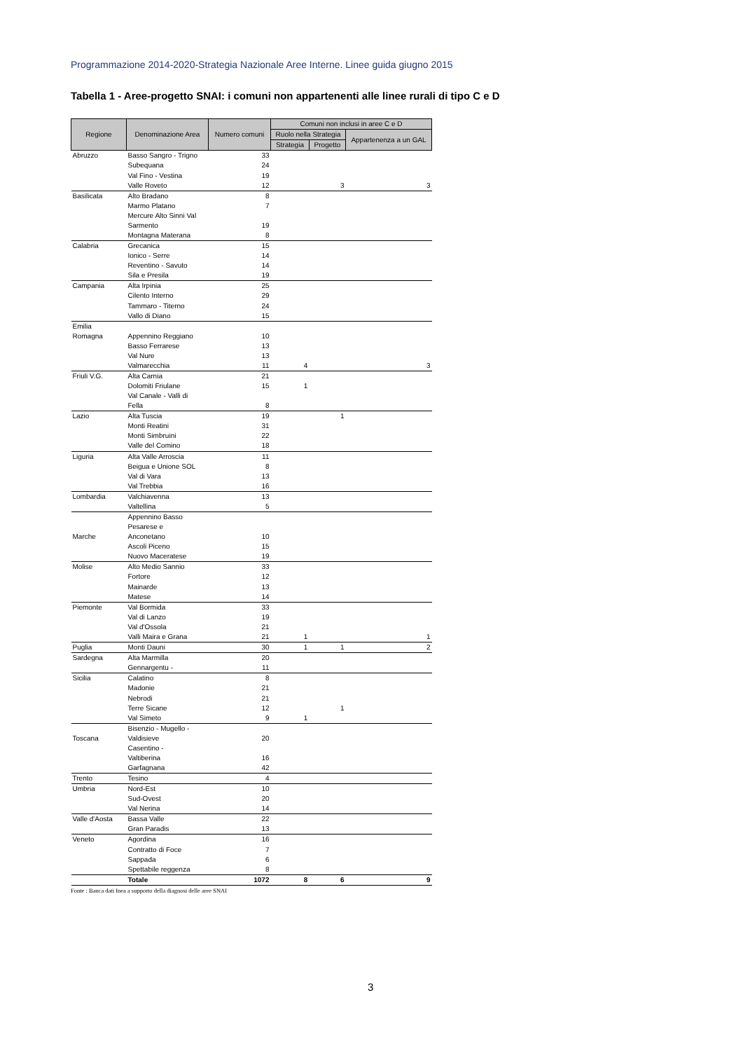Programmazione 2014-2020-Strategia Nazionale Aree Interne. Linee guida giugno 2015
Tabella 1 - Aree-progetto SNAI: i comuni non appartenenti alle linee rurali di tipo C e D
| Regione | Denominazione Area | Numero comuni | Comuni non inclusi in aree C e D | | |
| --- | --- | --- | --- | --- | --- |
| | | | Ruolo nella Strategia | | Appartenenza a un GAL |
| | | | Strategia | Progetto | |
| Abruzzo | Basso Sangro - Trigno | 33 | | | |
| | Subequana | 24 | | | |
| | Val Fino - Vestina | 19 | | | |
| | Valle Roveto | 12 | | 3 | 3 |
| Basilicata | Alto Bradano | 8 | | | |
| | Marmo Platano | 7 | | | |
| | Mercure Alto Sinni Val Sarmento | 19 | | | |
| | Montagna Materana | 8 | | | |
| Calabria | Grecanica | 15 | | | |
| | Ionico - Serre | 14 | | | |
| | Reventino - Savuto | 14 | | | |
| | Sila e Presila | 19 | | | |
| Campania | Alta Irpinia | 25 | | | |
| | Cilento Interno | 29 | | | |
| | Tammaro - Titerno | 24 | | | |
| | Vallo di Diano | 15 | | | |
| Emilia Romagna | Appennino Reggiano | 10 | | | |
| | Basso Ferrarese | 13 | | | |
| | Val Nure | 13 | | | |
| | Valmarecchia | 11 | 4 | | 3 |
| Friuli V.G. | Alta Carnia | 21 | | | |
| | Dolomiti Friulane | 15 | 1 | | |
| | Val Canale - Valli di Fella | 8 | | | |
| Lazio | Alta Tuscia | 19 | | 1 | |
| | Monti Reatini | 31 | | | |
| | Monti Simbruini | 22 | | | |
| | Valle del Comino | 18 | | | |
| Liguria | Alta Valle Arroscia | 11 | | | |
| | Beigua e Unione SOL | 8 | | | |
| | Val di Vara | 13 | | | |
| | Val Trebbia | 16 | | | |
| Lombardia | Valchiavenna | 13 | | | |
| | Valtellina | 5 | | | |
| Marche | Appennino Basso Pesarese e Anconetano | 10 | | | |
| | Ascoli Piceno | 15 | | | |
| | Nuovo Maceratese | 19 | | | |
| Molise | Alto Medio Sannio | 33 | | | |
| | Fortore | 12 | | | |
| | Mainarde | 13 | | | |
| | Matese | 14 | | | |
| Piemonte | Val Bormida | 33 | | | |
| | Val di Lanzo | 19 | | | |
| | Val d'Ossola | 21 | | | |
| | Valli Maira e Grana | 21 | 1 | | 1 |
| Puglia | Monti Dauni | 30 | 1 | 1 | 2 |
| Sardegna | Alta Marmilla | 20 | | | |
| | Gennargentu - | 11 | | | |
| Sicilia | Calatino | 8 | | | |
| | Madonie | 21 | | | |
| | Nebrodi | 21 | | | |
| | Terre Sicane | 12 | | 1 | |
| | Val Simeto | 9 | 1 | | |
| Toscana | Bisenzio - Mugello - Valdisieve | 20 | | | |
| | Casentino - Valtiberina | 16 | | | |
| | Garfagnana | 42 | | | |
| Trento | Tesino | 4 | | | |
| Umbria | Nord-Est | 10 | | | |
| | Sud-Ovest | 20 | | | |
| | Val Nerina | 14 | | | |
| Valle d'Aosta | Bassa Valle | 22 | | | |
| | Gran Paradis | 13 | | | |
| Veneto | Agordina | 16 | | | |
| | Contratto di Foce | 7 | | | |
| | Sappada | 6 | | | |
| | Spettabile reggenza | 8 | | | |
| | Totale | 1072 | 8 | 6 | 9 |
Fonte : Banca dati Inea a supporto della diagnosi delle aree SNAI
3